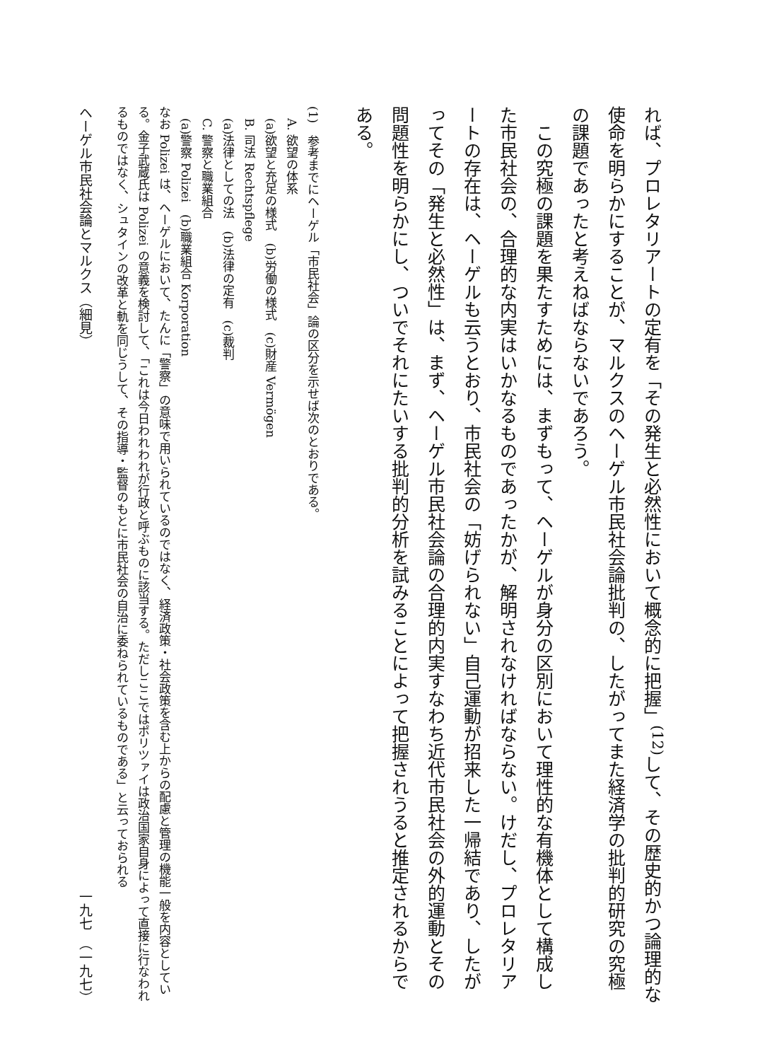れば、プロレタリアートの定有を「その発生と必然性において概念的に把握」<sup>(12)</sup>して、その歴史的かつ論理的な使命を明らかにすることが、マルクスのヘーゲル市民社会論批判の、したがってまた経済学の批判的研究の究極の課題であったと考えねばならないであろう。
　この究極の課題を果たすためには、まずもって、ヘーゲルが身分の区別において理性的な有機体として構成した市民社会の、合理的な内実はいかなるものであったかが、解明されなければならない。けだし、プロレタリアートの存在は、ヘーゲルも云うとおり、市民社会の「妨げられない」自己運動が招来した一帰結であり、したがってその「発生と必然性」は、まず、ヘーゲル市民社会論の合理的内実すなわち近代市民社会の外的運動とその問題性を明らかにし、ついでそれにたいする批判的分析を試みることによって把握されうると推定されるからである。
(1)　参考までにヘーゲル「市民社会」論の区分を示せば次のとおりである。
　A. 欲望の体系
　(a)欲望と充足の様式　(b)労働の様式　(c)財産 Vermögen
　B. 司法 Rechtspflege
　(a)法律としての法　(b)法律の定有　(c)裁判
　C. 警察と職業組合
　(a)警察 Polizei　(b)職業組合 Korporation
なお Polizei は、ヘーゲルにおいて、たんに「警察」の意味で用いられているのではなく、経済政策・社会政策を含む上からの配慮と管理の機能一般を内容としている。金子武蔵氏は Polizei の意義を検討して、「これは今日われわれが行政と呼ぶものに該当する。ただしここではポリツァイは政治国家自身によって直接に行なわれるものではなく、シュタインの改革と軌を同じうして、その指導・監督のもとに市民社会の自治に委ねられているものである」と云っておられる
ヘーゲル市民社会論とマルクス（細見） 一九七　（一九七）